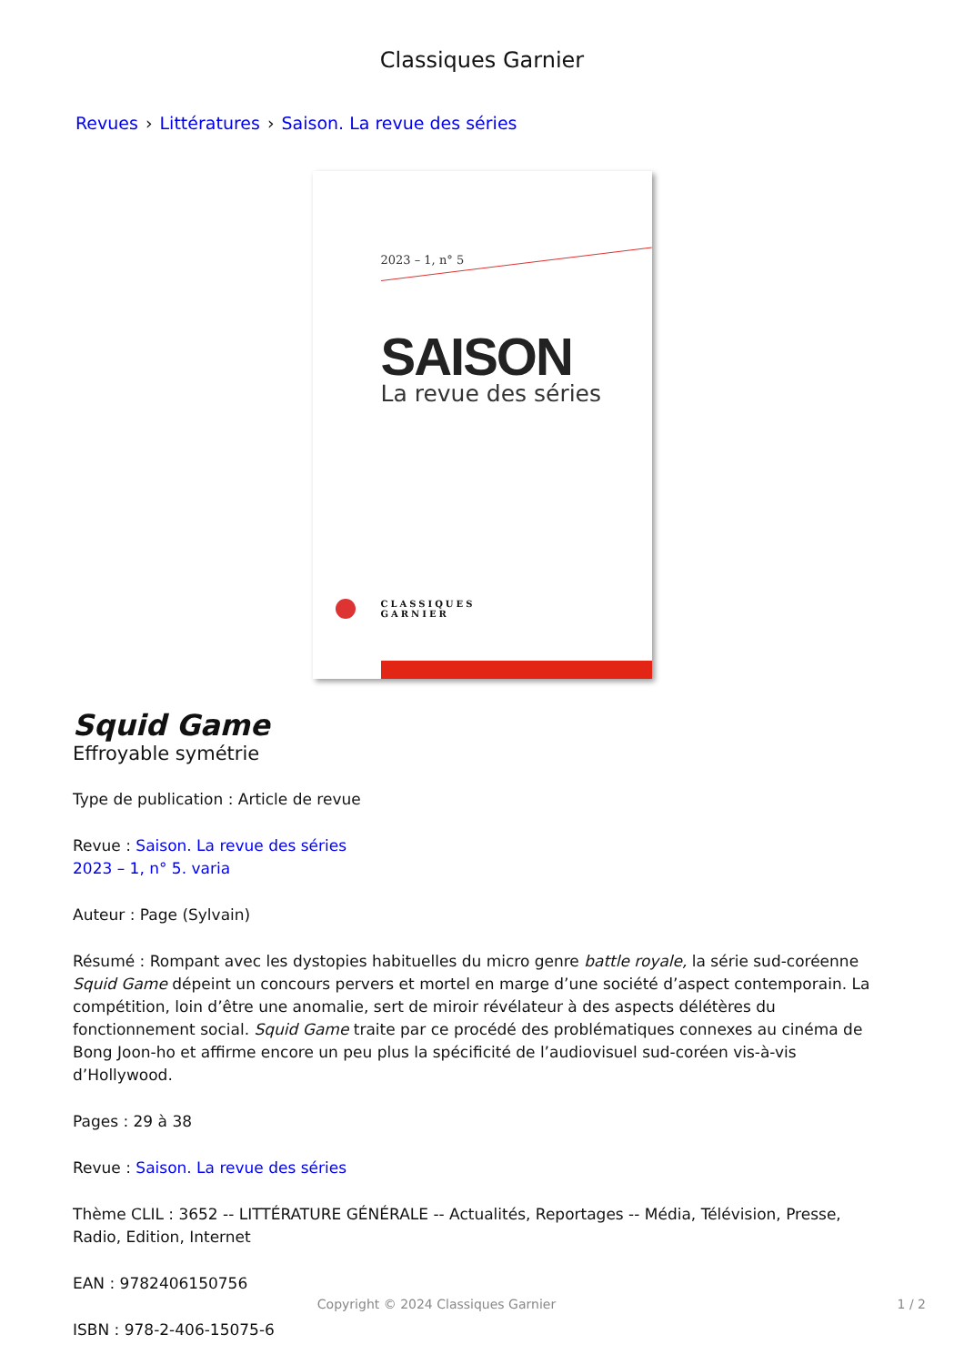Classiques Garnier
Revues › Littératures › Saison. La revue des séries
2023 – 1, n° 5
SAISON
La revue des séries
CLASSIQUES
GARNIER
Squid Game
Effroyable symétrie
Type de publication : Article de revue
Revue : Saison. La revue des séries
2023 – 1, n° 5. varia
Auteur : Page (Sylvain)
Résumé : Rompant avec les dystopies habituelles du micro genre battle royale, la série sud-coréenne Squid Game dépeint un concours pervers et mortel en marge d’une société d’aspect contemporain. La compétition, loin d’être une anomalie, sert de miroir révélateur à des aspects délétères du fonctionnement social. Squid Game traite par ce procédé des problématiques connexes au cinéma de Bong Joon-ho et affirme encore un peu plus la spécificité de l’audiovisuel sud-coréen vis-à-vis d’Hollywood.
Pages : 29 à 38
Revue : Saison. La revue des séries
Thème CLIL : 3652 -- LITTÉRATURE GÉNÉRALE -- Actualités, Reportages -- Média, Télévision, Presse, Radio, Edition, Internet
EAN : 9782406150756
ISBN : 978-2-406-15075-6
Copyright © 2024 Classiques Garnier 1 / 2